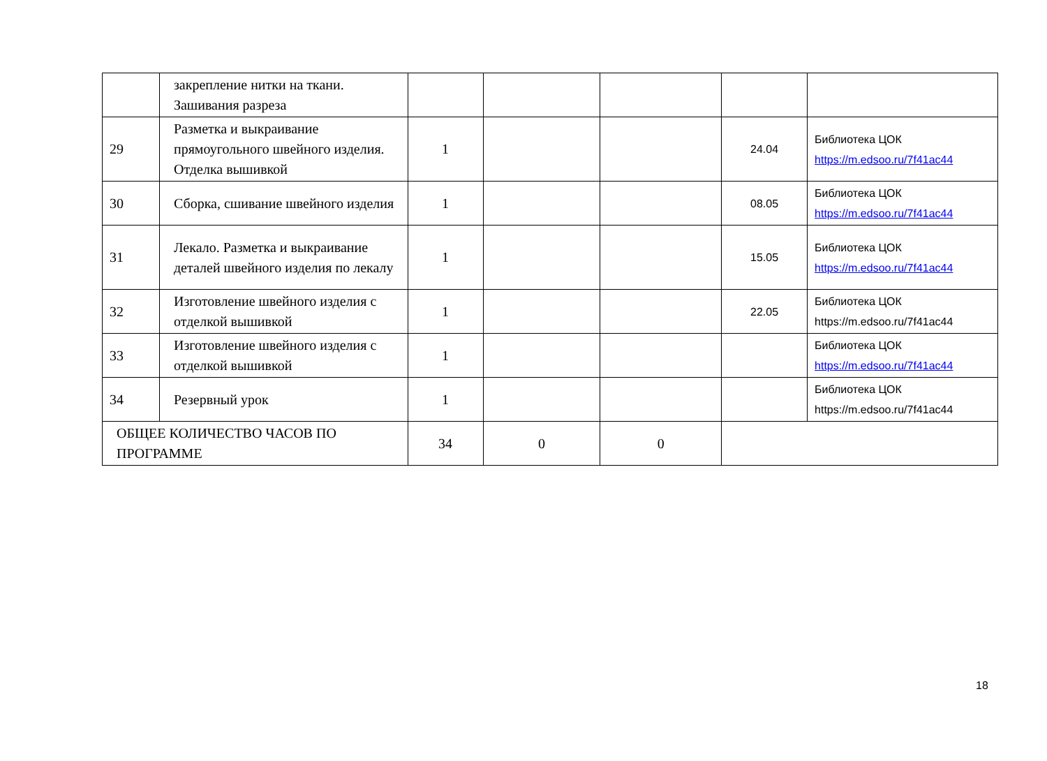| | закрепление нитки на ткани. Зашивания разреза | | | | | |
| 29 | Разметка и выкраивание прямоугольного швейного изделия. Отделка вышивкой | 1 | | | 24.04 | Библиотека ЦОК https://m.edsoo.ru/7f41ac44 |
| 30 | Сборка, сшивание швейного изделия | 1 | | | 08.05 | Библиотека ЦОК https://m.edsoo.ru/7f41ac44 |
| 31 | Лекало. Разметка и выкраивание деталей швейного изделия по лекалу | 1 | | | 15.05 | Библиотека ЦОК https://m.edsoo.ru/7f41ac44 |
| 32 | Изготовление швейного изделия с отделкой вышивкой | 1 | | | 22.05 | Библиотека ЦОК https://m.edsoo.ru/7f41ac44 |
| 33 | Изготовление швейного изделия с отделкой вышивкой | 1 | | | | Библиотека ЦОК https://m.edsoo.ru/7f41ac44 |
| 34 | Резервный урок | 1 | | | | Библиотека ЦОК https://m.edsoo.ru/7f41ac44 |
| ОБЩЕЕ КОЛИЧЕСТВО ЧАСОВ ПО ПРОГРАММЕ | | 34 | 0 | 0 | | |
18